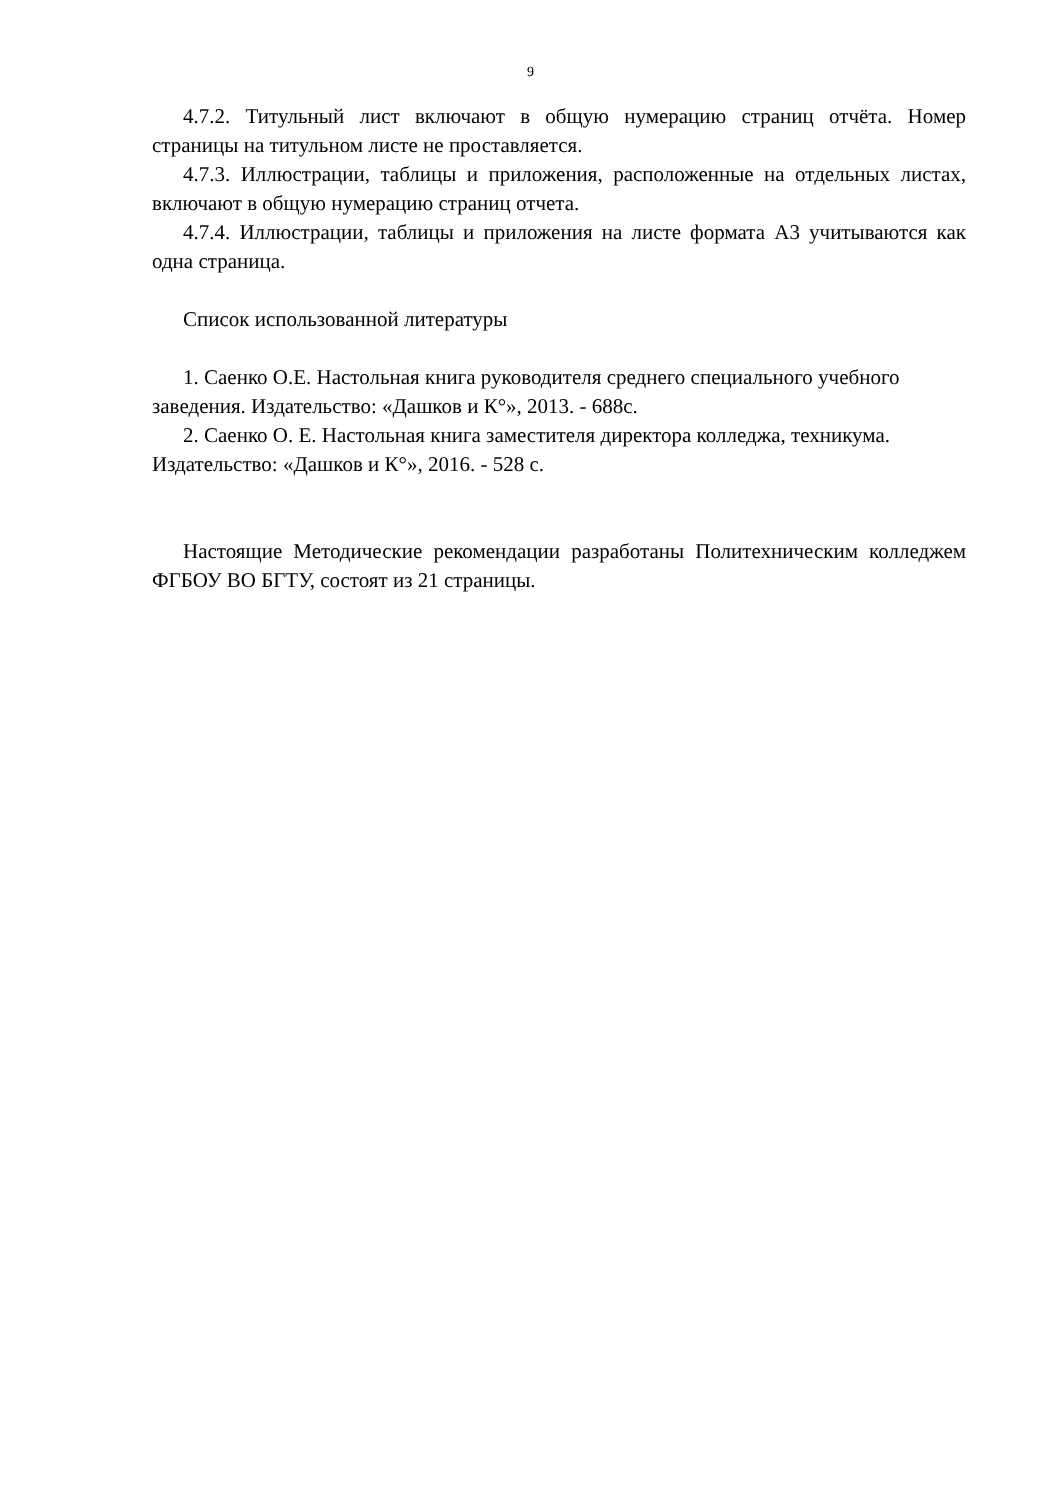9
4.7.2. Титульный лист включают в общую нумерацию страниц отчёта. Номер страницы на титульном листе не проставляется.
4.7.3. Иллюстрации, таблицы и приложения, расположенные на отдельных листах, включают в общую нумерацию страниц отчета.
4.7.4. Иллюстрации, таблицы и приложения на листе формата А3 учитываются как одна страница.
Список использованной литературы
1. Саенко О.Е. Настольная книга руководителя среднего специального учебного заведения. Издательство: «Дашков и К°», 2013. - 688с.
2. Саенко О. Е. Настольная книга заместителя директора колледжа, техникума. Издательство: «Дашков и К°», 2016. - 528 с.
Настоящие Методические рекомендации разработаны Политехническим колледжем ФГБОУ ВО БГТУ, состоят из 21 страницы.